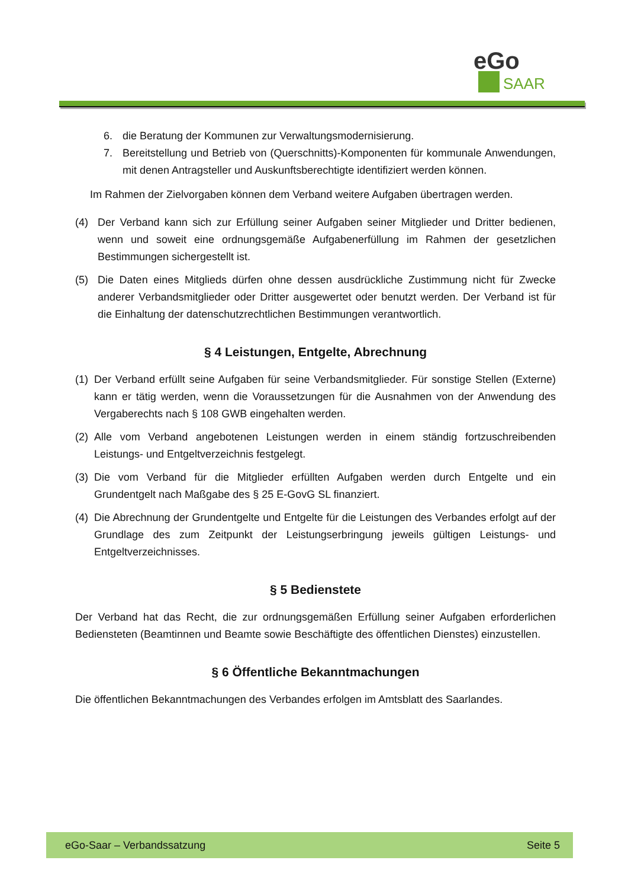eGo
SAAR
6. die Beratung der Kommunen zur Verwaltungsmodernisierung.
7. Bereitstellung und Betrieb von (Querschnitts)-Komponenten für kommunale Anwendungen, mit denen Antragsteller und Auskunftsberechtigte identifiziert werden können.
Im Rahmen der Zielvorgaben können dem Verband weitere Aufgaben übertragen werden.
(4) Der Verband kann sich zur Erfüllung seiner Aufgaben seiner Mitglieder und Dritter bedienen, wenn und soweit eine ordnungsgemäße Aufgabenerfüllung im Rahmen der gesetzlichen Bestimmungen sichergestellt ist.
(5) Die Daten eines Mitglieds dürfen ohne dessen ausdrückliche Zustimmung nicht für Zwecke anderer Verbandsmitglieder oder Dritter ausgewertet oder benutzt werden. Der Verband ist für die Einhaltung der datenschutzrechtlichen Bestimmungen verantwortlich.
§ 4 Leistungen, Entgelte, Abrechnung
(1) Der Verband erfüllt seine Aufgaben für seine Verbandsmitglieder. Für sonstige Stellen (Externe) kann er tätig werden, wenn die Voraussetzungen für die Ausnahmen von der Anwendung des Vergaberechts nach § 108 GWB eingehalten werden.
(2) Alle vom Verband angebotenen Leistungen werden in einem ständig fortzuschreibenden Leistungs- und Entgeltverzeichnis festgelegt.
(3) Die vom Verband für die Mitglieder erfüllten Aufgaben werden durch Entgelte und ein Grundentgelt nach Maßgabe des § 25 E-GovG SL finanziert.
(4) Die Abrechnung der Grundentgelte und Entgelte für die Leistungen des Verbandes erfolgt auf der Grundlage des zum Zeitpunkt der Leistungserbringung jeweils gültigen Leistungs- und Entgeltverzeichnisses.
§ 5 Bedienstete
Der Verband hat das Recht, die zur ordnungsgemäßen Erfüllung seiner Aufgaben erforderlichen Bediensteten (Beamtinnen und Beamte sowie Beschäftigte des öffentlichen Dienstes) einzustellen.
§ 6 Öffentliche Bekanntmachungen
Die öffentlichen Bekanntmachungen des Verbandes erfolgen im Amtsblatt des Saarlandes.
eGo-Saar – Verbandssatzung Seite 5